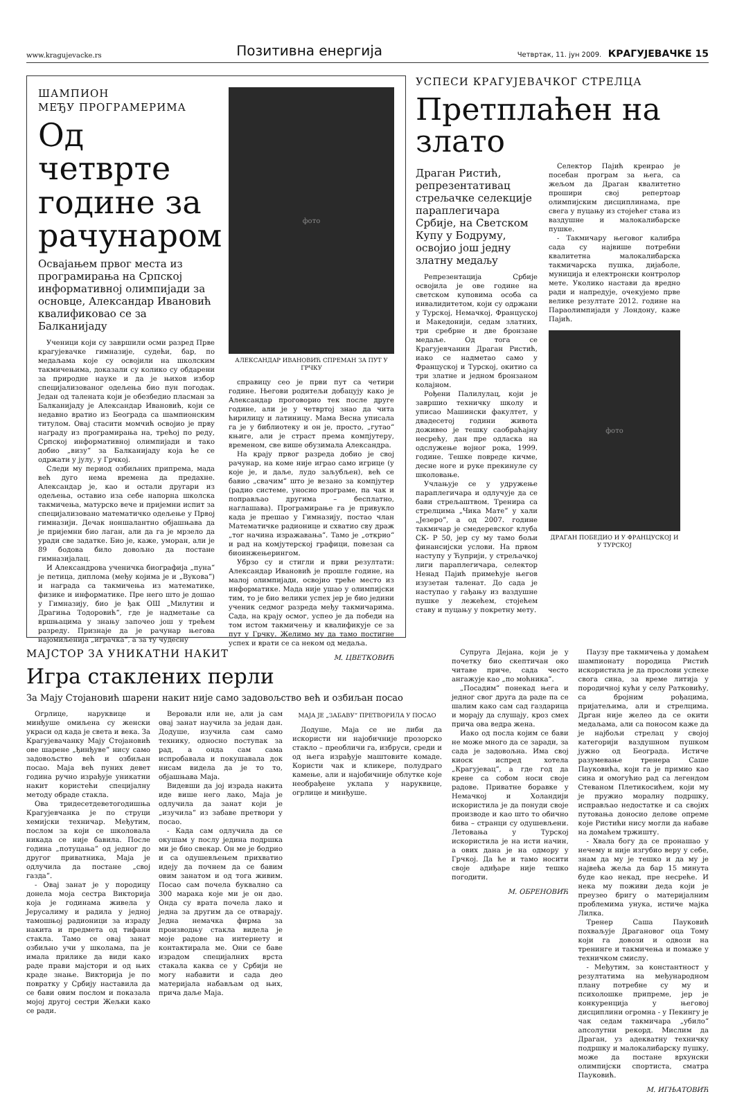www.kragujevacke.rs Позитивна енергија Четвртак, 11. јун 2009. КРАГУЈЕВАЧКЕ 15
ШАМПИОН
МЕЂУ ПРОГРАМЕРИМА
Од четврте године за рачунаром
Освајањем првог места из програмирања на Српској информативној олимпијади за основце, Александар Ивановић квалификовао се за Балканијаду
Ученици који су завршили осми разред Прве крагујевачке гимназије, судећи, бар, по медаљама које су освојили на школским такмичењима, доказали су колико су обдарени за природне науке и да је њихов избор специјализованог одељења био пун погодак. Један од талената који је обезбедио пласман за Балканијаду је Александар Ивановић, који се недавно вратио из Београда са шампионским титулом. Овај стасити момчић освојио је прву награду из програмирања на, трећој по реду, Српској информативној олимпијади и тако добио „визу“ за Балканијаду која ће се одржати у јулу, у Грчкој.
Следи му период озбиљних припрема, мада већ дуго нема времена да предахне. Александар је, као и остали другари из одељења, оставио иза себе напорна школска такмичења, матурско вече и пријемни испит за специјализовано математичко одељење у Првој гимназији. Дечак ноншалантно објашњава да је пријемни био лаган, али да га је мрзело да уради све задатке. Био је, каже, уморан, али је 89 бодова било довољно да постане гимназијалац.
И Александрова ученичка биографија „пуна“ је петица, диплома (међу којима је и „Вукова“) и награда са такмичења из математике, физике и информатике. Пре него што је дошао у Гимназију, био је ђак ОШ „Милутин и Драгиња Тодоровић“, где је надметање са вршњацима у знању започео још у трећем разреду. Признаје да је рачунар његова најомиљенија „играчка“, а за ту чудесну
фото
АЛЕКСАНДАР ИВАНОВИЋ СПРЕМАН ЗА ПУТ У ГРЧКУ
справицу сео је први пут са четири године. Његови родитељи добацују како је Александар проговорио тек после друге године, али је у четвртој знао да чита ћирилицу и латиницу. Мама Весна уписала га је у библиотеку и он је, просто, „гутао“ књиге, али је страст према компјутеру, временом, све више обузимала Александра.
На крају првог разреда добио је свој рачунар, на коме није играо само игрице (у које је, и даље, лудо заљубљен), већ се бавио „свачим“ што је везано за компјутер (радио системе, уносио програме, па чак и поправљао другима – бесплатно, наглашава). Програмирање га је привукло када је прешао у Гимназију, постао члан Математичке радионице и схватио сву драж „тог начина изражавања“. Тамо је „открио“ и рад на комјутерској графици, повезан са биоинжењерингом.
Убрзо су и стигли и први резултати: Александар Ивановић је прошле године, на малој олимпијади, освојио треће место из информатике. Мада није ушао у олимпијски тим, то је био велики успех јер је био једини ученик седмог разреда међу такмичарима. Сада, на крају осмог, успео је да победи на том истом такмичењу и квалификује се за пут у Грчку. Желимо му да тамо постигне успех и врати се са неком од медаља.
М. ЦВЕТКОВИЋ
УСПЕСИ КРАГУЈЕВАЧКОГ СТРЕЛЦА
Претплаћен на злато
Драган Ристић, репрезентативац стрељачке селекције параплегичара Србије, на Светском Купу у Бодруму, освојио још једну златну медаљу
Репрезентација Србије освојила је ове године на светском куповима особа са инвалидитетом, који су одржани у Турској, Немачкој, Француској и Македонији, седам златних, три сребрне и две бронзане медаље. Од тога се Крагујевчанин Драган Ристић, иако се надметао само у Француској и Турској, окитио са три златне и једном бронзаном колајном.
Рођени Палилулац, који је завршио техничку школу и уписао Машински факултет, у двадесетој години живота доживео је тешку саобраћајну несрећу, дан пре одласка на одслужење војног рока, 1999. године. Тешке повреде кичме, десне ноге и руке прекинуле су школовање.
Учлањује се у удружење параплегичара и одлучује да се бави стрељаштвом. Тренира са стрелцима „Чика Мате“ у хали „Језеро“, а од 2007. године такмичар је смедеревског клуба СК- Р 50, јер су му тамо бољи финансијски услови. На првом наступу у Ћуприји, у стрељачкој лиги параплегичара, селектор Ненад Пајић примећује његов изузетан таленат. До сада је наступао у гађању из ваздушне пушке у лежећем, стојећем ставу и пуцању у покретну мету.
Селектор Пајић креирао је посебан програм за њега, са жељом да Драган квалитетно прошири свој репертоар олимпијским дисциплинама, пре свега у пуцању из стојећег става из ваздушне и малокалибарске пушке.
- Такмичару његовог калибра сада су највише потребни квалитетна малокалибарска такмичарска пушка, дијаболе, муниција и електронски контролор мете. Уколико настави да вредно ради и напредује, очекујемо прве велике резултате 2012. године на Параолимпијади у Лондону, каже Пајић.
фото
ДРАГАН ПОБЕДИО И У ФРАНЦУСКОЈ И У ТУРСКОЈ
МАЈСТОР ЗА УНИКАТНИ НАКИТ
Игра стаклених перли
За Мају Стојановић шарени накит није само задовољство већ и озбиљан посао
Огрлице, наруквице и минђуше омиљена су женски украси од када је света и века. За Крагујевачанку Мају Стојановић ове шарене „ђинђуве“ нису само задовољство већ и озбиљан посао. Маја већ пуних девет година ручно израђује уникатни накит користећи специјалну методу обраде стакла.
Ова тридесетдеветогодишња Крагујевчанка је по струци хемијски техничар. Међутим, послом за који се школовала никада се није бавила. После година „потуцања“ од једног до другог приватника, Маја је одлучила да постане „свој газда“.
- Овај занат је у породицу донела моја сестра Викторија која је годинама живела у Јерусалиму и радила у једној тамошњој радионици за израду накита и предмета од тифани стакла. Тамо се овај занат озбиљно учи у школама, па је имала прилике да види како раде прави мајстори и од њих краде знање. Викторија је по повратку у Србију наставила да се бави овим послом и показала мојој другој сестри Жељки како се ради.
Веровали или не, али ја сам овај занат научила за један дан. Додуше, изучила сам само технику, односно поступак за рад, а онда сам сама испробавала и покушавала док нисам видела да је то то, објашњава Маја.
Видевши да јој израда накита иде више него лако, Маја је одлучила да занат који је „изучила“ из забаве претвори у посао.
- Када сам одлучила да се окушам у послу једина подршка ми је био свекар. Он ме је бодрио и са одушевљењем прихватио идеју да почнем да се бавим овим занатом и од тога живим. Посао сам почела буквално са 300 марака које ми је он дао. Онда су врата почела лако и једна за другим да се отварају. Једна немачка фирма за производњу стакла видела је моје радове на интернету и контактирала ме. Они се баве израдом специјалних врста стакала каква се у Србији не могу набавити и сада део материјала набављам од њих, прича даље Маја.
МАЈА ЈЕ „ЗАБАВУ“ ПРЕТВОРИЛА У ПОСАО
Додуше, Маја се не либи да искористи ни најобичније прозорско стакло – преобличи га, избруси, среди и од њега израђује маштовите комаде. Користи чак и кликере, полудраго камење, али и најобичније облутке које необрађене уклапа у наруквице, огрлице и минђуше.
Супруга Дејана, који је у почетку био скептичан око читаве приче, сада често ангажује као „по моћника“.
„Посадим“ понекад њега и једног свог друга да раде па се шалим како сам сад газдарица и морају да слушају, кроз смех прича ова ведра жена.
Иако од посла којим се бави не може много да се заради, за сада је задовољна. Има свој киоск испред хотела „Крагујевац“, а где год да крене са собом носи своје радове. Приватне боравке у Немачкој и Холандији искористила је да понуди своје производе и као што то обично бива – странци су одушевљени. Летовања у Турској искористила је на исти начин, а ових дана је на одмору у Грчкој. Да ће и тамо носити своје адиђаре није тешко погодити.
М. ОБРЕНОВИЋ
Паузу пре такмичења у домаћем шампионату породица Ристић искористила је да прослови успехе свога сина, за време литија у породичној кући у селу Ратковићу, са бројним рођацима, пријатељима, али и стрелцима. Дрган није желео да се окити медаљама, али са поносом каже да је најбољи стрелац у својој категорији ваздушном пушком јужно од Београда. Истиче разумевање тренера Саше Пауковића, који га је примио као сина и омогућио рад са легендом Стеваном Плетикосићем, који му је пружио моралну подршку, исправљао недостатке и са својих путовања доносио делове опреме које Ристићи нису могли да набаве на домаћем тржишту.
- Хвала богу да се пронашао у нечему и није изгубио веру у себе, знам да му је тешко и да му је највећа жеља да бар 15 минута буде као некад, пре несреће. И нека му поживи деда који је преузео бригу о материјалним проблемима унука, истиче мајка Лилка.
Тренер Саша Пауковић похваљује Драгановог оца Тому који га довози и одвози на тренинге и такмичења и помаже у техничком смислу.
- Међутим, за константност у резултатима на међународном плану потребне су му и психолошке припреме, јер је конкуренција у његовој дисциплини огромна - у Пекингу је чак седам такмичара „убило“ апсолутни рекорд. Мислим да Драган, уз адекватну техничку подршку и малокалибарску пушку, може да постане врхунски олимпијски спортиста, сматра Пауковић.
М. ИГЊАТОВИЋ